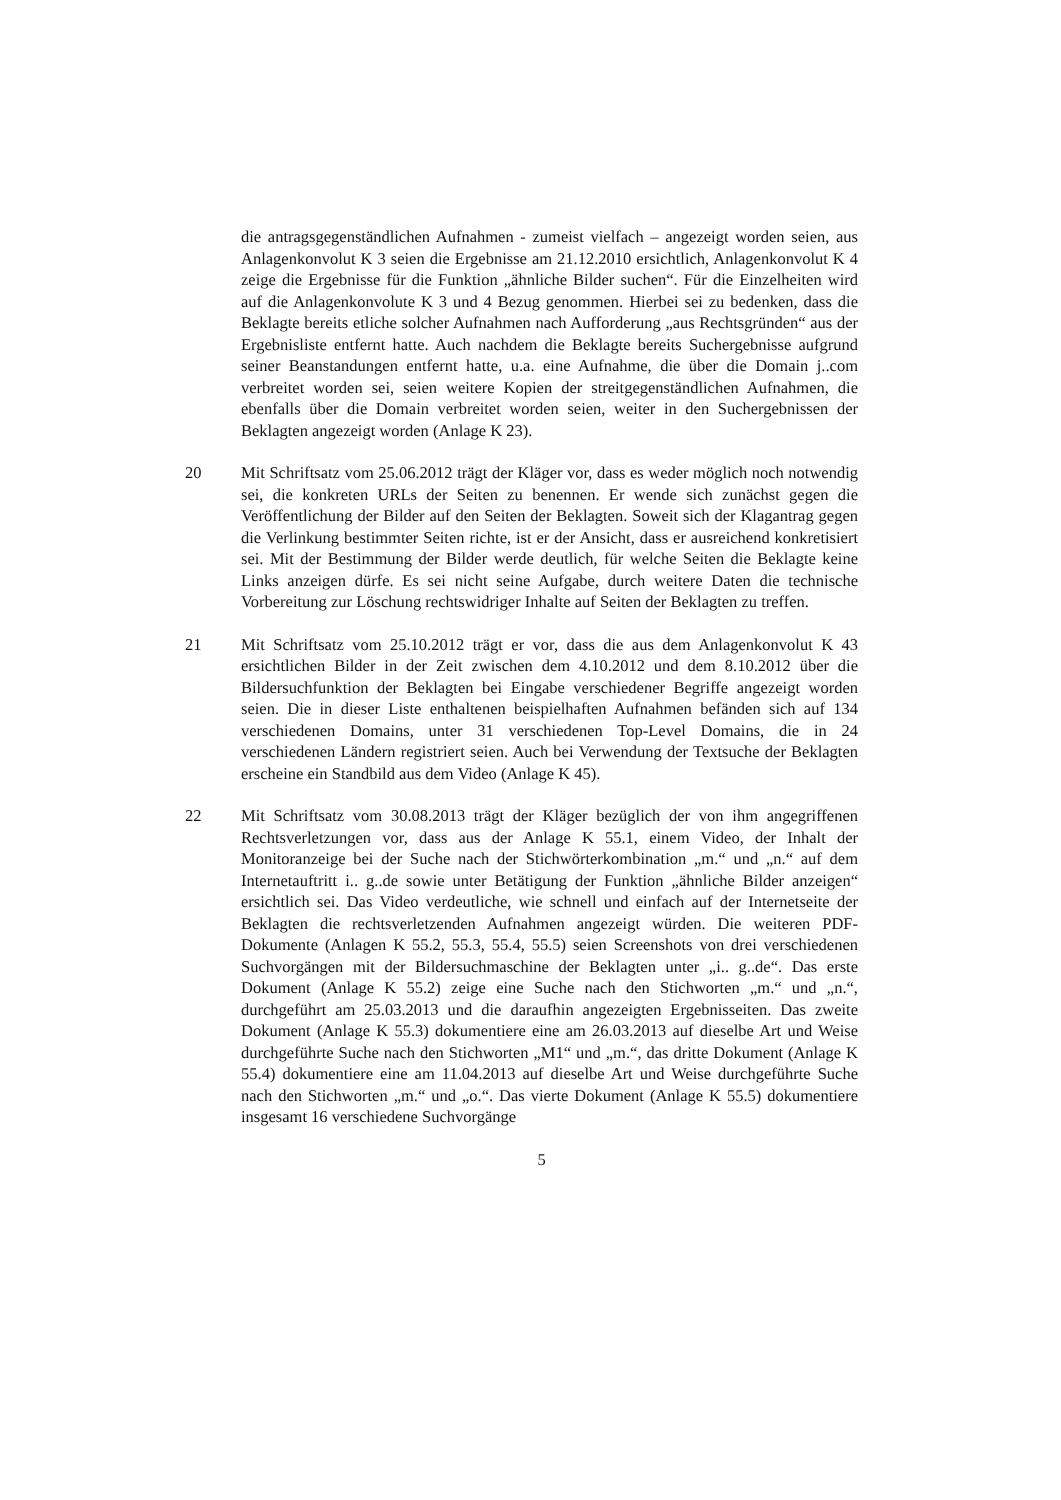die antragsgegenständlichen Aufnahmen - zumeist vielfach – angezeigt worden seien, aus Anlagenkonvolut K 3 seien die Ergebnisse am 21.12.2010 ersichtlich, Anlagenkonvolut K 4 zeige die Ergebnisse für die Funktion „ähnliche Bilder suchen“. Für die Einzelheiten wird auf die Anlagenkonvolute K 3 und 4 Bezug genommen. Hierbei sei zu bedenken, dass die Beklagte bereits etliche solcher Aufnahmen nach Aufforderung „aus Rechtsgründen“ aus der Ergebnisliste entfernt hatte. Auch nachdem die Beklagte bereits Suchergebnisse aufgrund seiner Beanstandungen entfernt hatte, u.a. eine Aufnahme, die über die Domain j..com verbreitet worden sei, seien weitere Kopien der streitgegenständlichen Aufnahmen, die ebenfalls über die Domain verbreitet worden seien, weiter in den Suchergebnissen der Beklagten angezeigt worden (Anlage K 23).
20 Mit Schriftsatz vom 25.06.2012 trägt der Kläger vor, dass es weder möglich noch notwendig sei, die konkreten URLs der Seiten zu benennen. Er wende sich zunächst gegen die Veröffentlichung der Bilder auf den Seiten der Beklagten. Soweit sich der Klagantrag gegen die Verlinkung bestimmter Seiten richte, ist er der Ansicht, dass er ausreichend konkretisiert sei. Mit der Bestimmung der Bilder werde deutlich, für welche Seiten die Beklagte keine Links anzeigen dürfe. Es sei nicht seine Aufgabe, durch weitere Daten die technische Vorbereitung zur Löschung rechtswidriger Inhalte auf Seiten der Beklagten zu treffen.
21 Mit Schriftsatz vom 25.10.2012 trägt er vor, dass die aus dem Anlagenkonvolut K 43 ersichtlichen Bilder in der Zeit zwischen dem 4.10.2012 und dem 8.10.2012 über die Bildersuchfunktion der Beklagten bei Eingabe verschiedener Begriffe angezeigt worden seien. Die in dieser Liste enthaltenen beispielhaften Aufnahmen befänden sich auf 134 verschiedenen Domains, unter 31 verschiedenen Top-Level Domains, die in 24 verschiedenen Ländern registriert seien. Auch bei Verwendung der Textsuche der Beklagten erscheine ein Standbild aus dem Video (Anlage K 45).
22 Mit Schriftsatz vom 30.08.2013 trägt der Kläger bezüglich der von ihm angegriffenen Rechtsverletzungen vor, dass aus der Anlage K 55.1, einem Video, der Inhalt der Monitoranzeige bei der Suche nach der Stichwörterkombination „m.“ und „n.“ auf dem Internetauftritt i.. g..de sowie unter Betätigung der Funktion „ähnliche Bilder anzeigen“ ersichtlich sei. Das Video verdeutliche, wie schnell und einfach auf der Internetseite der Beklagten die rechtsverletzenden Aufnahmen angezeigt würden. Die weiteren PDF-Dokumente (Anlagen K 55.2, 55.3, 55.4, 55.5) seien Screenshots von drei verschiedenen Suchvorgängen mit der Bildersuchmaschine der Beklagten unter „i.. g..de“. Das erste Dokument (Anlage K 55.2) zeige eine Suche nach den Stichworten „m.“ und „n.“, durchgeführt am 25.03.2013 und die daraufhin angezeigten Ergebnisseiten. Das zweite Dokument (Anlage K 55.3) dokumentiere eine am 26.03.2013 auf dieselbe Art und Weise durchgeführte Suche nach den Stichworten „M1“ und „m.“, das dritte Dokument (Anlage K 55.4) dokumentiere eine am 11.04.2013 auf dieselbe Art und Weise durchgeführte Suche nach den Stichworten „m.“ und „o.“. Das vierte Dokument (Anlage K 55.5) dokumentiere insgesamt 16 verschiedene Suchvorgänge
5